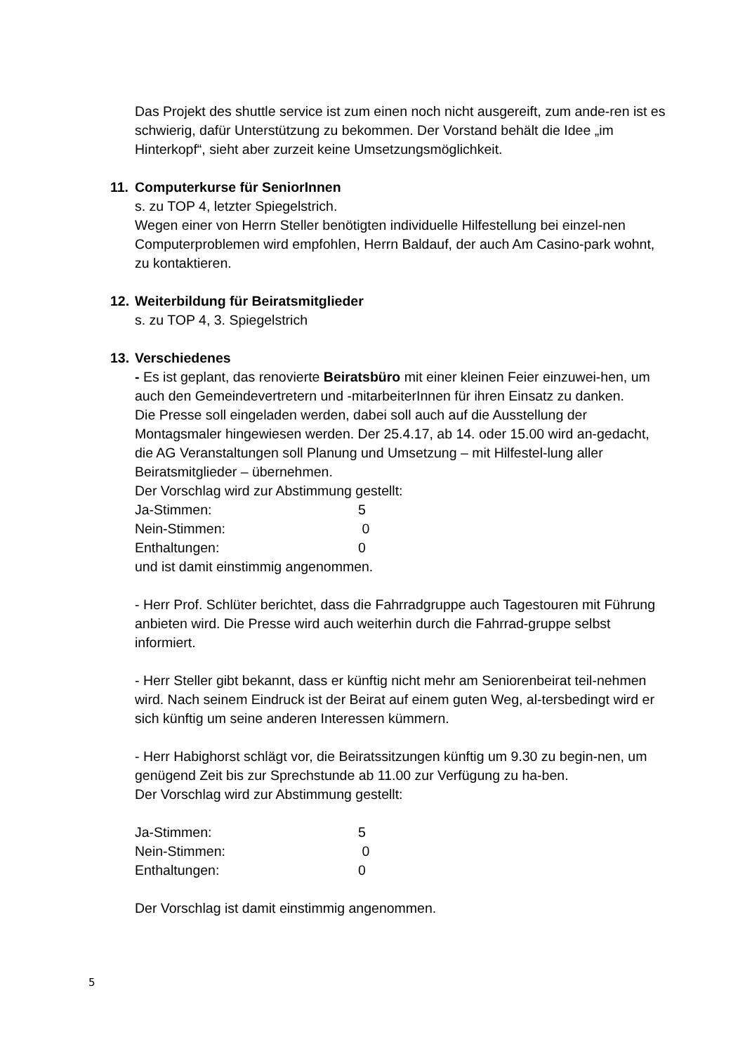Das Projekt des shuttle service ist zum einen noch nicht ausgereift, zum ande-ren ist es schwierig, dafür Unterstützung zu bekommen. Der Vorstand behält die Idee „im Hinterkopf“, sieht aber zurzeit keine Umsetzungsmöglichkeit.
11. Computerkurse für SeniorInnen
s. zu TOP 4, letzter Spiegelstrich.
Wegen einer von Herrn Steller benötigten individuelle Hilfestellung bei einzel-nen Computerproblemen wird empfohlen, Herrn Baldauf, der auch Am Casino-park wohnt, zu kontaktieren.
12. Weiterbildung für Beiratsmitglieder
s. zu TOP 4, 3. Spiegelstrich
13. Verschiedenes
- Es ist geplant, das renovierte Beiratsbüro mit einer kleinen Feier einzuwei-hen, um auch den Gemeindevertretern und -mitarbeiterInnen für ihren Einsatz zu danken.
Die Presse soll eingeladen werden, dabei soll auch auf die Ausstellung der Montagsmaler hingewiesen werden. Der 25.4.17, ab 14. oder 15.00 wird an-gedacht, die AG Veranstaltungen soll Planung und Umsetzung – mit Hilfestel-lung aller Beiratsmitglieder – übernehmen.
Der Vorschlag wird zur Abstimmung gestellt:
| Ja-Stimmen: | 5 |
| Nein-Stimmen: | 0 |
| Enthaltungen: | 0 |
und ist damit einstimmig angenommen.
- Herr Prof. Schlüter berichtet, dass die Fahrradgruppe auch Tagestouren mit Führung anbieten wird. Die Presse wird auch weiterhin durch die Fahrrad-gruppe selbst informiert.
- Herr Steller gibt bekannt, dass er künftig nicht mehr am Seniorenbeirat teil-nehmen wird. Nach seinem Eindruck ist der Beirat auf einem guten Weg, al-tersbedingt wird er sich künftig um seine anderen Interessen kümmern.
- Herr Habighorst schlägt vor, die Beiratssitzungen künftig um 9.30 zu begin-nen, um genügend Zeit bis zur Sprechstunde ab 11.00 zur Verfügung zu ha-ben.
Der Vorschlag wird zur Abstimmung gestellt:
| Ja-Stimmen: | 5 |
| Nein-Stimmen: | 0 |
| Enthaltungen: | 0 |
Der Vorschlag ist damit einstimmig angenommen.
5